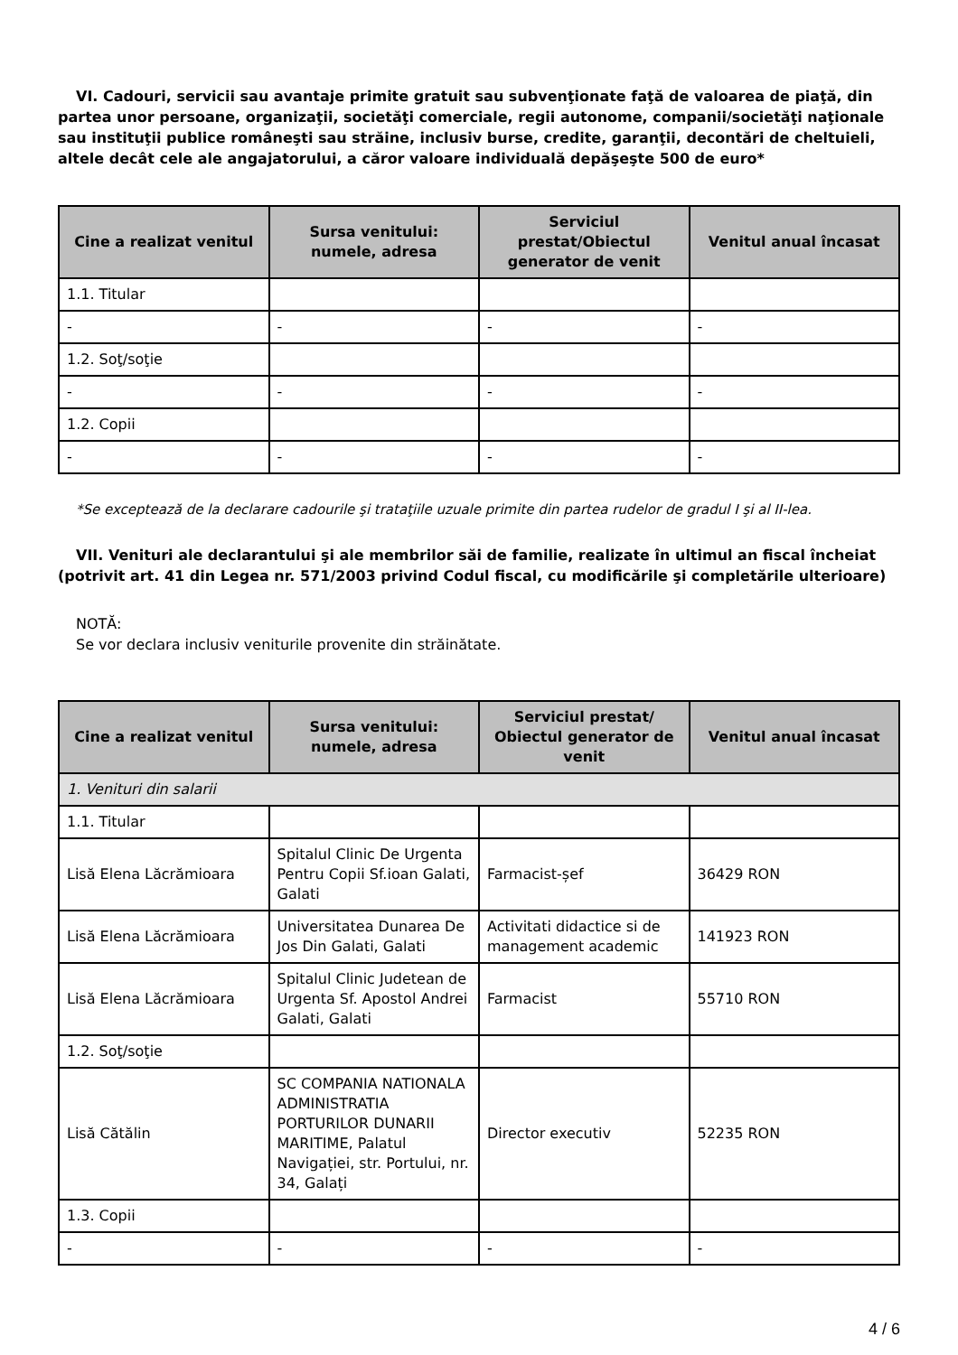VI. Cadouri, servicii sau avantaje primite gratuit sau subvenţionate faţă de valoarea de piaţă, din partea unor persoane, organizaţii, societăţi comerciale, regii autonome, companii/societăţi naţionale sau instituţii publice româneşti sau străine, inclusiv burse, credite, garanţii, decontări de cheltuieli, altele decât cele ale angajatorului, a căror valoare individuală depăşeşte 500 de euro*
| Cine a realizat venitul | Sursa venitului: numele, adresa | Serviciul prestat/Obiectul generator de venit | Venitul anual încasat |
| --- | --- | --- | --- |
| 1.1. Titular | | | |
| - | - | - | - |
| 1.2. Soţ/soţie | | | |
| - | - | - | - |
| 1.2. Copii | | | |
| - | - | - | - |
*Se exceptează de la declarare cadourile şi trataţiile uzuale primite din partea rudelor de gradul I şi al II-lea.
VII. Venituri ale declarantului şi ale membrilor săi de familie, realizate în ultimul an fiscal încheiat (potrivit art. 41 din Legea nr. 571/2003 privind Codul fiscal, cu modificările şi completările ulterioare)
NOTĂ:
Se vor declara inclusiv veniturile provenite din străinătate.
| Cine a realizat venitul | Sursa venitului: numele, adresa | Serviciul prestat/ Obiectul generator de venit | Venitul anual încasat |
| --- | --- | --- | --- |
| 1. Venituri din salarii | | | |
| 1.1. Titular | | | |
| Lisă Elena Lăcrămioara | Spitalul Clinic De Urgenta Pentru Copii Sf.ioan Galati, Galati | Farmacist-șef | 36429 RON |
| Lisă Elena Lăcrămioara | Universitatea Dunarea De Jos Din Galati, Galati | Activitati didactice si de management academic | 141923 RON |
| Lisă Elena Lăcrămioara | Spitalul Clinic Judetean de Urgenta Sf. Apostol Andrei Galati, Galati | Farmacist | 55710 RON |
| 1.2. Soţ/soţie | | | |
| Lisă Cătălin | SC COMPANIA NATIONALA ADMINISTRATIA PORTURILOR DUNARII MARITIME, Palatul Navigației, str. Portului, nr. 34, Galați | Director executiv | 52235 RON |
| 1.3. Copii | | | |
| - | - | - | - |
4 / 6